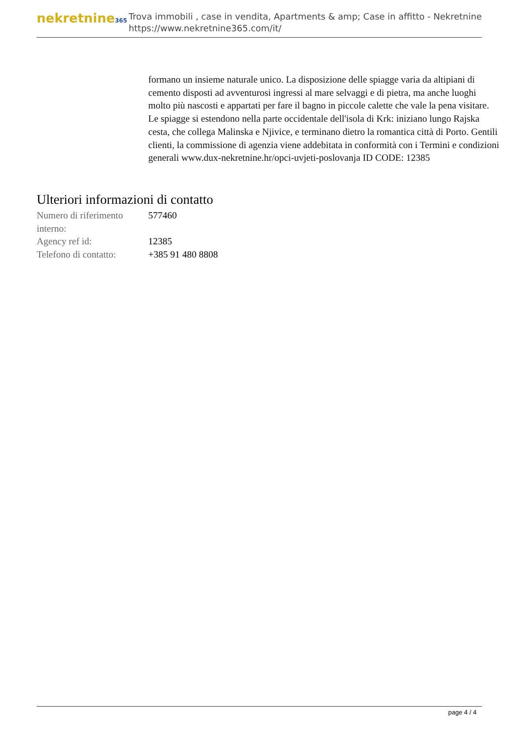nekretnine365
Trova immobili , case in vendita, Apartments & amp; Case in affitto - Nekretnine
https://www.nekretnine365.com/it/
formano un insieme naturale unico. La disposizione delle spiagge varia da altipiani di cemento disposti ad avventurosi ingressi al mare selvaggi e di pietra, ma anche luoghi molto più nascosti e appartati per fare il bagno in piccole calette che vale la pena visitare. Le spiagge si estendono nella parte occidentale dell'isola di Krk: iniziano lungo Rajska cesta, che collega Malinska e Njivice, e terminano dietro la romantica città di Porto. Gentili clienti, la commissione di agenzia viene addebitata in conformità con i Termini e condizioni generali www.dux-nekretnine.hr/opci-uvjeti-poslovanja ID CODE: 12385
Ulteriori informazioni di contatto
| Numero di riferimento interno: | 577460 |
| Agency ref id: | 12385 |
| Telefono di contatto: | +385 91 480 8808 |
page 4 / 4